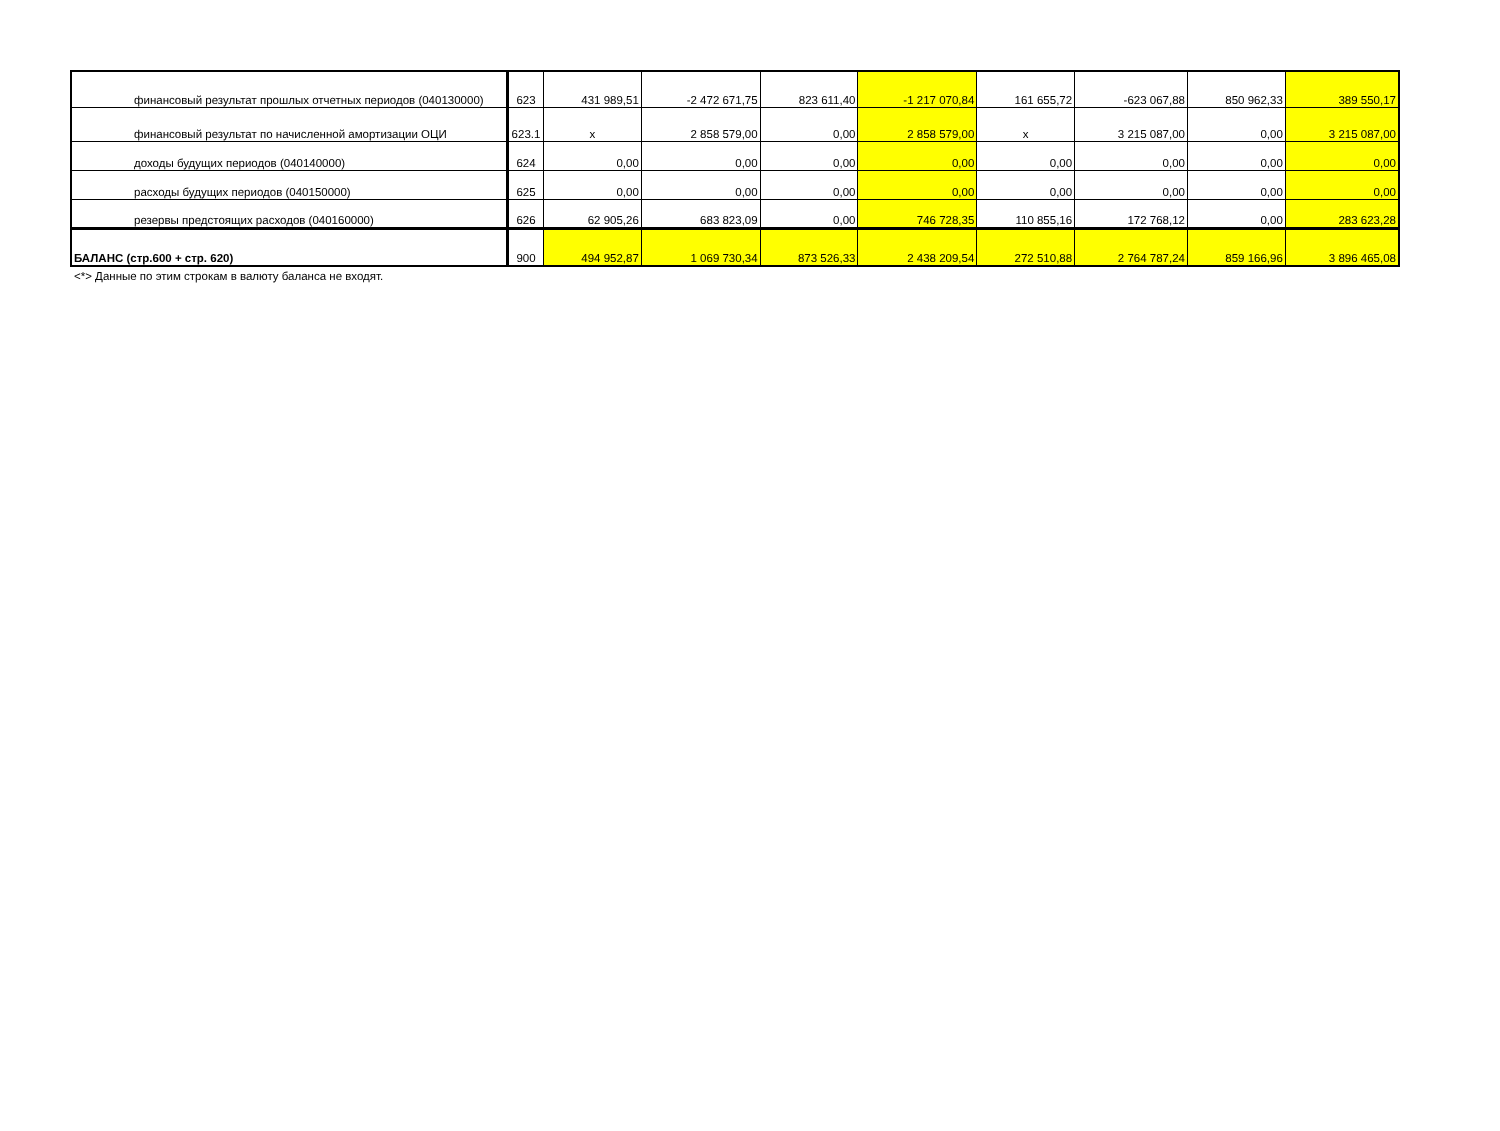| финансовый результат прошлых отчетных периодов (040130000) | 623 | 431 989,51 | -2 472 671,75 | 823 611,40 | -1 217 070,84 | 161 655,72 | -623 067,88 | 850 962,33 | 389 550,17 |
| финансовый результат по начисленной амортизации ОЦИ | 623.1 | x | 2 858 579,00 | 0,00 | 2 858 579,00 | x | 3 215 087,00 | 0,00 | 3 215 087,00 |
| доходы будущих периодов (040140000) | 624 | 0,00 | 0,00 | 0,00 | 0,00 | 0,00 | 0,00 | 0,00 | 0,00 |
| расходы будущих периодов (040150000) | 625 | 0,00 | 0,00 | 0,00 | 0,00 | 0,00 | 0,00 | 0,00 | 0,00 |
| резервы предстоящих расходов (040160000) | 626 | 62 905,26 | 683 823,09 | 0,00 | 746 728,35 | 110 855,16 | 172 768,12 | 0,00 | 283 623,28 |
| БАЛАНС (стр.600 + стр. 620) | 900 | 494 952,87 | 1 069 730,34 | 873 526,33 | 2 438 209,54 | 272 510,88 | 2 764 787,24 | 859 166,96 | 3 896 465,08 |
<*> Данные по этим строкам в валюту баланса не входят.